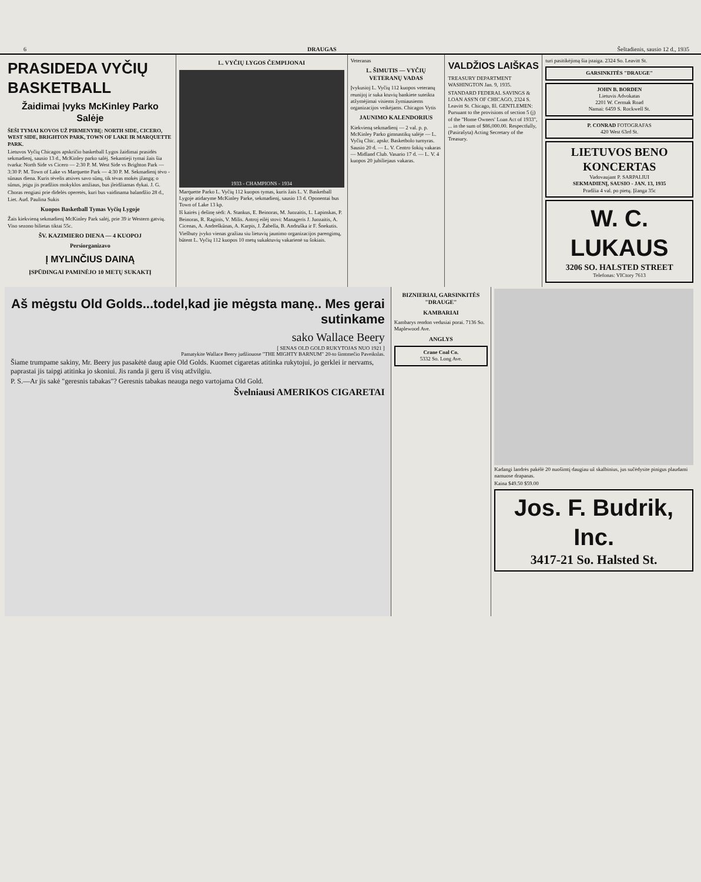6 DRAUGAS Šeštadienis, sausio 12 d., 1935
PRASIDEDA VYČIŲ BASKETBALL
Žaidimai Įvyks McKinley Parko Salėje
ŠEŠI TYMAI KOVOS UŽ PIRMENYBĘ: NORTH SIDE, CICERO, WEST SIDE, BRIGHTON PARK, TOWN OF LAKE IR MARQUETTE PARK.
Lietuvos Vyčių Chicagos apskričio basketball Lygos žaidimai prasidės sekmadienį, sausio 13 d., McKinley parko salėj. Sekantieji tymai žais šia tvarka: North Side vs Cicero — 2:30 P. M. West Side vs Brighton Park — 3:30 P. M. Town of Lake vs Marquette Park — 4:30 P. M. Sekmadienį tėvo - sūnaus diena. Kuris tėvelis atsives savo sūnų, tik tėvas mokės įžangą; o sūnus, jeigu jis pradžios mokyklos amžiaus, bus įleidžiamas dykai. J. G.
Choras rengiasi prie didelės operetės, kuri bus vaidinama balandžio 28 d., Liet. Aud. Paulina Sukis
Kuopos Basketball Tymas Vyčių Lygoje
Žais kiekvieną sekmadienį McKinley Park salėj, prie 39 ir Western gatvių. Viso sezono bilietas tiktai 55c.
ŠV. KAZIMIERO DIENA — 4 KUOPOJ
Persiorganizavo
Į MYLINČIUS DAINĄ
ĮSPŪDINGAI PAMINĖJO 10 METŲ SUKAKTĮ
L. VYČIŲ LYGOS ČEMPIJONAI
1933 - CHAMPIONS - 1934
Marquette Parko L. Vyčių 112 kuopos tymas, kuris žais L. V. Basketball Lygoje atidaryme McKinley Parke, sekmadienį, sausio 13 d. Oponentai bus Town of Lake 13 kp.
Iš kairės į dešinę sėdi: A. Stankus, E. Beinoras, M. Juozaitis, L. Lapinskas, P. Beinoras, R. Raginis, V. Milis. Antroj eilėj stovi: Manageris J. Juozaitis, A. Cicenas, A. Andreškūnas, A. Karpis, J. Žabella, B. Andruška ir F. Šnekutis.
Viešbuty įvyko vienas gražiau siu lietuvių jaunimo organizacijos parengimų, būtent L. Vyčių 112 kuopos 10 metų sukaktuvių vakarienė su šokiais.
Veteranas
L. ŠIMUTIS — VYČIŲ VETERANŲ VADAS
Įvykusioj L. Vyčių 112 kuopos veteranų reunijoj ir suka ktuvių bankiete suteikta atžymėjimai visiems žymiausiems organizacijos veikėjams. Chicagos Vytis
JAUNIMO KALENDORIUS
Kiekvieną sekmadienį — 2 val. p. p. McKinley Parko gimnastikų salėje — L. Vyčių Chic. apskr. Basketbolo turnyras. Sausio 20 d. — L. V. Centro šokių vakaras — Midland Club. Vasario 17 d. — L. V. 4 kuopos 20 jubiliejaus vakaras.
VALDŽIOS LAIŠKAS
TREASURY DEPARTMENT WASHINGTON Jan. 9, 1935.
STANDARD FEDERAL SAVINGS & LOAN ASS'N OF CHICAGO, 2324 S. Leavitt St. Chicago, Ill. GENTLEMEN: Pursuant to the provisions of section 5 (j) of the "Home Owners' Loan Act of 1933", ... in the sum of $86,000.00. Respectfully, (Pasirašyta) Acting Secretary of the Treasury.
turi pasitikėjimą šia įstaiga. 2324 So. Leavitt St.
GARSINKITĖS "DRAUGE"
JOHN B. BORDEN
Lietuvis Advokatas
2201 W. Cermak Road
Namai: 6459 S. Rockwell St.
P. CONRAD FOTOGRAFAS
420 West 63rd St.
LIETUVOS BENO KONCERTAS
Vadovaujant P. SARPALIUI
SEKMADIENĮ, SAUSIO - JAN. 13, 1935
Pradžia 4 val. po pietų. Įžanga 35c
W. C. LUKAUS
3206 SO. HALSTED STREET
Telefonas: VICtory 7613
Aš mėgstu Old Golds...todel,kad jie mėgsta manę.. Mes gerai sutinkame
sako Wallace Beery
[ SENAS OLD GOLD RUKYTOJAS NUO 1921 ]
Pamatykite Wallace Beery judžiouose "THE MIGHTY BARNUM" 20-to šimtmečio Paveikslas.
Šiame trumpame sakiny, Mr. Beery jus pasakėtė daug apie Old Golds. Kuomet cigaretas atitinka rukytojui, jo gerklei ir nervams, paprastai jis taipgi atitinka jo skoniui. Jis randa ji geru iš visų atžvilgiu.
P. S.—Ar jis sakė "geresnis tabakas"? Geresnis tabakas neauga nego vartojama Old Gold.
Švelniausi AMERIKOS CIGARETAI
BIZNIERIAI, GARSINKITĖS "DRAUGE"
KAMBARIAI
Kambarys rendon vedusiai porai. 7136 So. Maplewood Ave.
ANGLYS
Crane Coal Co.
5332 So. Long Ave.
Kadangi landrės pakėlė 20 nuošimtį daugiau už skalbinius, jus sučėdysite pinigus plaudami namuose drapanas.
Kaina $49.50 $59.00
Jos. F. Budrik, Inc.
3417-21 So. Halsted St.